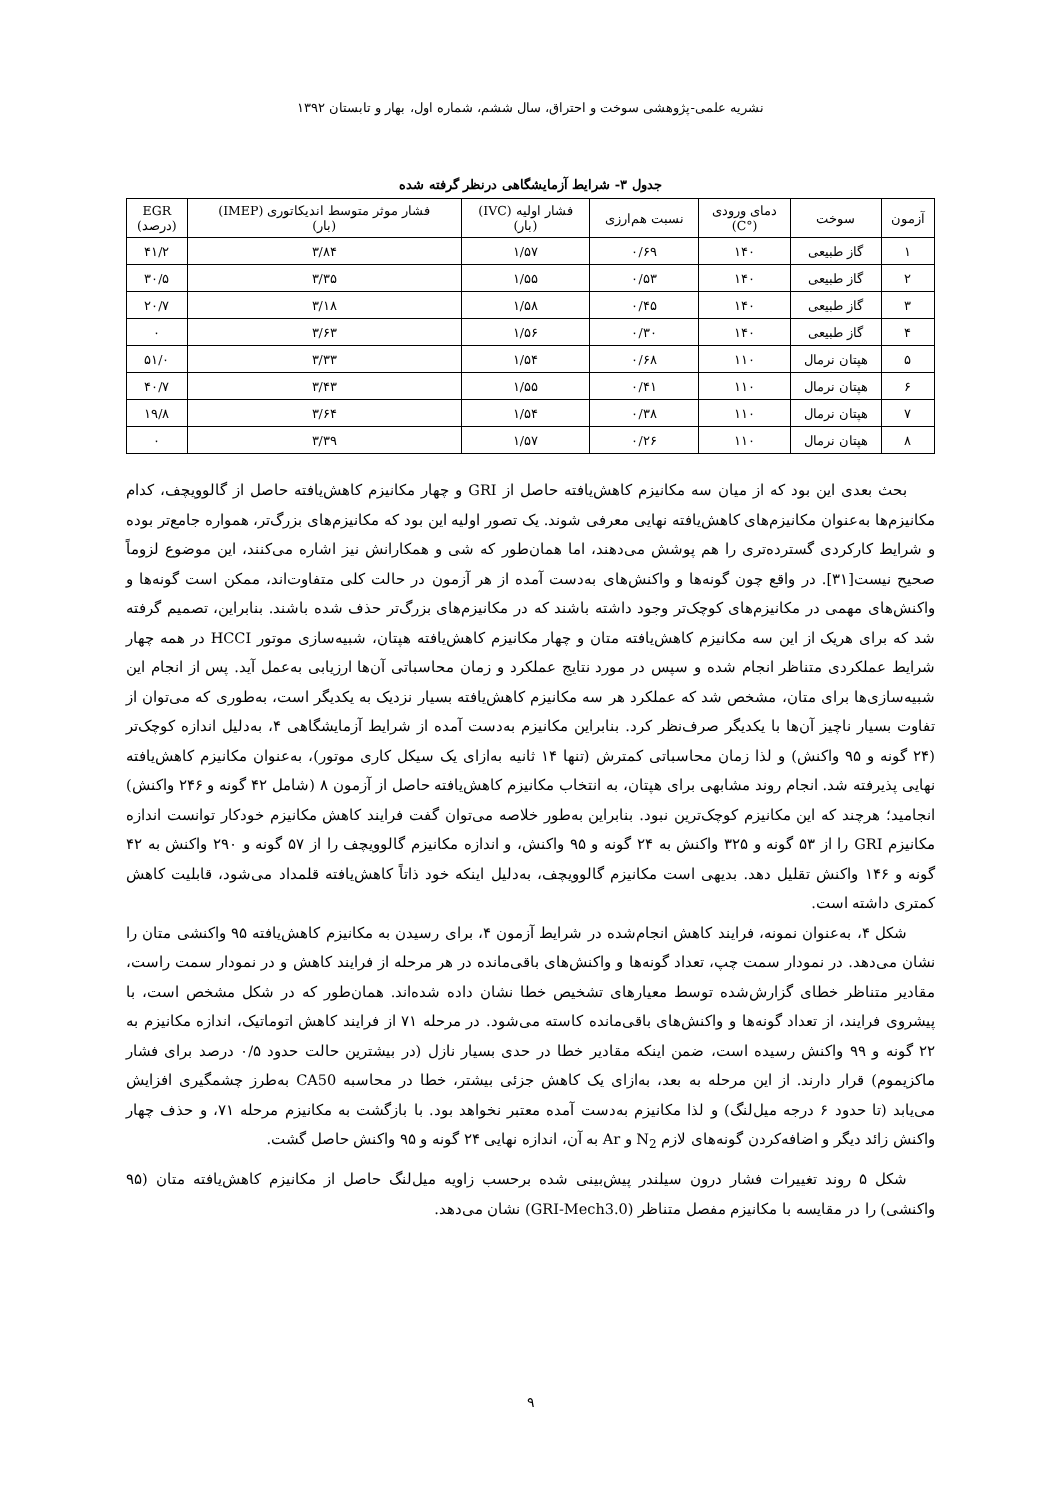نشریه علمی-پژوهشی سوخت و احتراق، سال ششم، شماره اول، بهار و تابستان ۱۳۹۲
جدول ۳- شرایط آزمایشگاهی درنظر گرفته شده
| آزمون | سوخت | دمای ورودی (°C) | نسبت هم‌ارزی | فشار اولیه (IVC) (بار) | فشار موثر متوسط اندیکاتوری (IMEP) (بار) | EGR (درصد) |
| --- | --- | --- | --- | --- | --- | --- |
| ۱ | گاز طبیعی | ۱۴۰ | ۰/۶۹ | ۱/۵۷ | ۳/۸۴ | ۴۱/۲ |
| ۲ | گاز طبیعی | ۱۴۰ | ۰/۵۳ | ۱/۵۵ | ۳/۳۵ | ۳۰/۵ |
| ۳ | گاز طبیعی | ۱۴۰ | ۰/۴۵ | ۱/۵۸ | ۳/۱۸ | ۲۰/۷ |
| ۴ | گاز طبیعی | ۱۴۰ | ۰/۳۰ | ۱/۵۶ | ۳/۶۳ | ۰ |
| ۵ | هپتان نرمال | ۱۱۰ | ۰/۶۸ | ۱/۵۴ | ۳/۳۳ | ۵۱/۰ |
| ۶ | هپتان نرمال | ۱۱۰ | ۰/۴۱ | ۱/۵۵ | ۳/۴۳ | ۴۰/۷ |
| ۷ | هپتان نرمال | ۱۱۰ | ۰/۳۸ | ۱/۵۴ | ۳/۶۴ | ۱۹/۸ |
| ۸ | هپتان نرمال | ۱۱۰ | ۰/۲۶ | ۱/۵۷ | ۳/۳۹ | ۰ |
بحث بعدی این بود که از میان سه مکانیزم کاهش‌یافته حاصل از GRI و چهار مکانیزم کاهش‌یافته حاصل از گالوویچف، کدام مکانیزم‌ها به‌عنوان مکانیزم‌های کاهش‌یافته نهایی معرفی شوند. یک تصور اولیه این بود که مکانیزم‌های بزرگ‌تر، همواره جامع‌تر بوده و شرایط کارکردی گسترده‌تری را هم پوشش می‌دهند، اما همان‌طور که شی و همکارانش نیز اشاره می‌کنند، این موضوع لزوماً صحیح نیست[۳۱]. در واقع چون گونه‌ها و واکنش‌های به‌دست آمده از هر آزمون در حالت کلی متفاوت‌اند، ممکن است گونه‌ها و واکنش‌های مهمی در مکانیزم‌های کوچک‌تر وجود داشته باشند که در مکانیزم‌های بزرگ‌تر حذف شده باشند. بنابراین، تصمیم گرفته شد که برای هریک از این سه مکانیزم کاهش‌یافته متان و چهار مکانیزم کاهش‌یافته هپتان، شبیه‌سازی موتور HCCI در همه چهار شرایط عملکردی متناظر انجام شده و سپس در مورد نتایج عملکرد و زمان محاسباتی آن‌ها ارزیابی به‌عمل آید. پس از انجام این شبیه‌سازی‌ها برای متان، مشخص شد که عملکرد هر سه مکانیزم کاهش‌یافته بسیار نزدیک به یکدیگر است، به‌طوری که می‌توان از تفاوت بسیار ناچیز آن‌ها با یکدیگر صرف‌نظر کرد. بنابراین مکانیزم به‌دست آمده از شرایط آزمایشگاهی ۴، به‌دلیل اندازه کوچک‌تر (۲۴ گونه و ۹۵ واکنش) و لذا زمان محاسباتی کمترش (تنها ۱۴ ثانیه به‌ازای یک سیکل کاری موتور)، به‌عنوان مکانیزم کاهش‌یافته نهایی پذیرفته شد. انجام روند مشابهی برای هپتان، به انتخاب مکانیزم کاهش‌یافته حاصل از آزمون ۸ (شامل ۴۲ گونه و ۲۴۶ واکنش) انجامید؛ هرچند که این مکانیزم کوچک‌ترین نبود. بنابراین به‌طور خلاصه می‌توان گفت فرایند کاهش مکانیزم خودکار توانست اندازه مکانیزم GRI را از ۵۳ گونه و ۳۲۵ واکنش به ۲۴ گونه و ۹۵ واکنش، و اندازه مکانیزم گالوویچف را از ۵۷ گونه و ۲۹۰ واکنش به ۴۲ گونه و ۱۴۶ واکنش تقلیل دهد. بدیهی است مکانیزم گالوویچف، به‌دلیل اینکه خود ذاتاً کاهش‌یافته قلمداد می‌شود، قابلیت کاهش کمتری داشته است.
شکل ۴، به‌عنوان نمونه، فرایند کاهش انجام‌شده در شرایط آزمون ۴، برای رسیدن به مکانیزم کاهش‌یافته ۹۵ واکنشی متان را نشان می‌دهد. در نمودار سمت چپ، تعداد گونه‌ها و واکنش‌های باقی‌مانده در هر مرحله از فرایند کاهش و در نمودار سمت راست، مقادیر متناظر خطای گزارش‌شده توسط معیارهای تشخیص خطا نشان داده شده‌اند. همان‌طور که در شکل مشخص است، با پیشروی فرایند، از تعداد گونه‌ها و واکنش‌های باقی‌مانده کاسته می‌شود. در مرحله ۷۱ از فرایند کاهش اتوماتیک، اندازه مکانیزم به ۲۲ گونه و ۹۹ واکنش رسیده است، ضمن اینکه مقادیر خطا در حدی بسیار نازل (در بیشترین حالت حدود ۰/۵ درصد برای فشار ماکزیموم) قرار دارند. از این مرحله به بعد، به‌ازای یک کاهش جزئی بیشتر، خطا در محاسبه CA50 به‌طرز چشمگیری افزایش می‌یابد (تا حدود ۶ درجه میل‌لنگ) و لذا مکانیزم به‌دست آمده معتبر نخواهد بود. با بازگشت به مکانیزم مرحله ۷۱، و حذف چهار واکنش زائد دیگر و اضافه‌کردن گونه‌های لازم N<sub>2</sub> و Ar به آن، اندازه نهایی ۲۴ گونه و ۹۵ واکنش حاصل گشت.
شکل ۵ روند تغییرات فشار درون سیلندر پیش‌بینی شده برحسب زاویه میل‌لنگ حاصل از مکانیزم کاهش‌یافته متان (۹۵ واکنشی) را در مقایسه با مکانیزم مفصل متناظر (GRI-Mech3.0) نشان می‌دهد.
۹